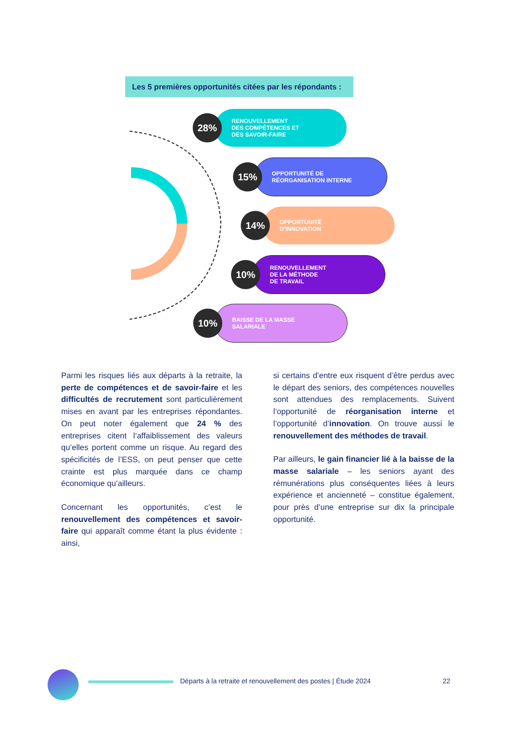Les 5 premières opportunités citées par les répondants :
28% RENOUVELLEMENT
DES COMPÉTENCES ET
DES SAVOIR-FAIRE
15% OPPORTUNITÉ DE
RÉORGANISATION INTERNE
14% OPPORTUNITÉ
D’INNOVATION
10% RENOUVELLEMENT
DE LA MÉTHODE
DE TRAVAIL
10% BAISSE DE LA MASSE
SALARIALE
Parmi les risques liés aux départs à la retraite, la perte de compétences et de savoir-faire et les difficultés de recrutement sont particulièrement mises en avant par les entreprises répondantes. On peut noter également que 24 % des entreprises citent l’affaiblissement des valeurs qu’elles portent comme un risque. Au regard des spécificités de l’ESS, on peut penser que cette crainte est plus marquée dans ce champ économique qu’ailleurs.
Concernant les opportunités, c’est le renouvellement des compétences et savoir-faire qui apparaît comme étant la plus évidente : ainsi,
si certains d’entre eux risquent d’être perdus avec le départ des seniors, des compétences nouvelles sont attendues des remplacements. Suivent l’opportunité de réorganisation interne et l’opportunité d’innovation. On trouve aussi le renouvellement des méthodes de travail.
Par ailleurs, le gain financier lié à la baisse de la masse salariale – les seniors ayant des rémunérations plus conséquentes liées à leurs expérience et ancienneté – constitue également, pour près d’une entreprise sur dix la principale opportunité.
Départs à la retraite et renouvellement des postes | Étude 2024
22